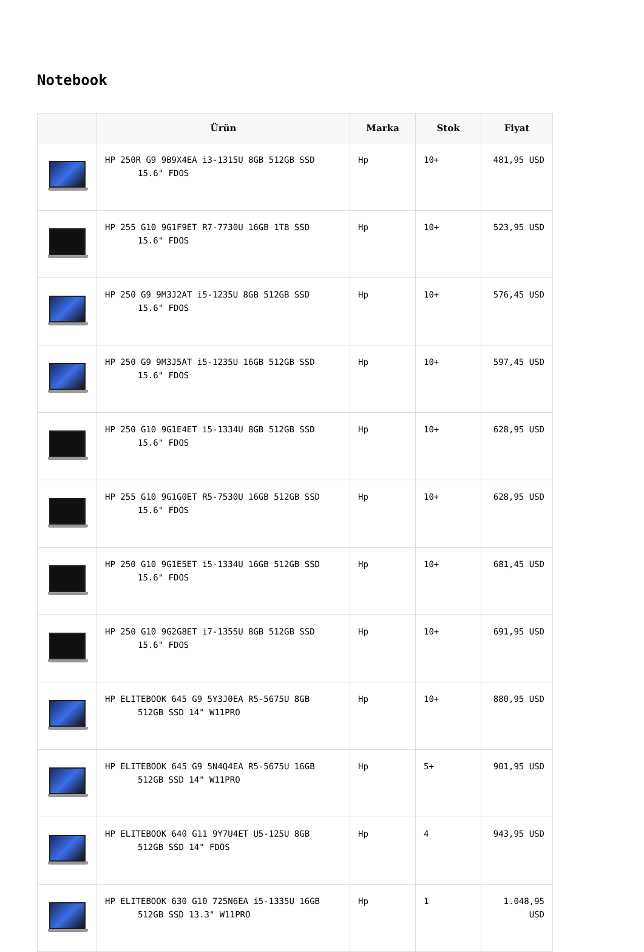Notebook
| | Ürün | Marka | Stok | Fiyat |
| --- | --- | --- | --- | --- |
| | HP 250R G9 9B9X4EA i3-1315U 8GB 512GB SSD 15.6" FDOS | Hp | 10+ | 481,95 USD |
| | HP 255 G10 9G1F9ET R7-7730U 16GB 1TB SSD 15.6" FDOS | Hp | 10+ | 523,95 USD |
| | HP 250 G9 9M3J2AT i5-1235U 8GB 512GB SSD 15.6" FDOS | Hp | 10+ | 576,45 USD |
| | HP 250 G9 9M3J5AT i5-1235U 16GB 512GB SSD 15.6" FDOS | Hp | 10+ | 597,45 USD |
| | HP 250 G10 9G1E4ET i5-1334U 8GB 512GB SSD 15.6" FDOS | Hp | 10+ | 628,95 USD |
| | HP 255 G10 9G1G0ET R5-7530U 16GB 512GB SSD 15.6" FDOS | Hp | 10+ | 628,95 USD |
| | HP 250 G10 9G1E5ET i5-1334U 16GB 512GB SSD 15.6" FDOS | Hp | 10+ | 681,45 USD |
| | HP 250 G10 9G2G8ET i7-1355U 8GB 512GB SSD 15.6" FDOS | Hp | 10+ | 691,95 USD |
| | HP ELITEBOOK 645 G9 5Y3J0EA R5-5675U 8GB 512GB SSD 14" W11PRO | Hp | 10+ | 880,95 USD |
| | HP ELITEBOOK 645 G9 5N4Q4EA R5-5675U 16GB 512GB SSD 14" W11PRO | Hp | 5+ | 901,95 USD |
| | HP ELITEBOOK 640 G11 9Y7U4ET U5-125U 8GB 512GB SSD 14" FDOS | Hp | 4 | 943,95 USD |
| | HP ELITEBOOK 630 G10 725N6EA i5-1335U 16GB 512GB SSD 13.3" W11PRO | Hp | 1 | 1.048,95 USD |